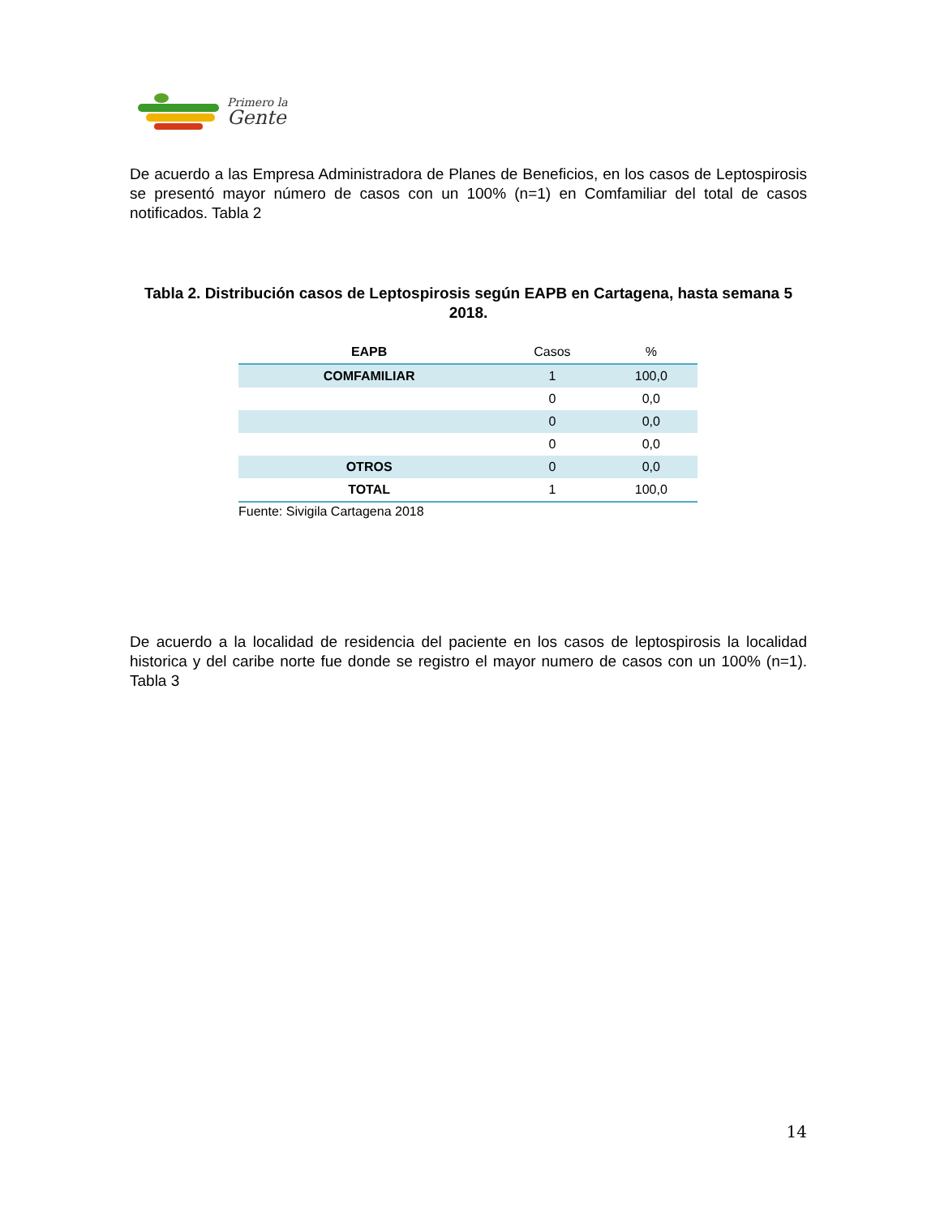Primero la
Gente
De acuerdo a las Empresa Administradora de Planes de Beneficios, en los casos de Leptospirosis se presentó mayor número de casos con un 100% (n=1) en Comfamiliar del total de casos notificados. Tabla 2
Tabla 2. Distribución casos de Leptospirosis según EAPB en Cartagena, hasta semana 5 2018.
| EAPB | Casos | % |
| --- | --- | --- |
| COMFAMILIAR | 1 | 100,0 |
| | 0 | 0,0 |
| | 0 | 0,0 |
| | 0 | 0,0 |
| OTROS | 0 | 0,0 |
| TOTAL | 1 | 100,0 |
Fuente: Sivigila Cartagena 2018
De acuerdo a la localidad de residencia del paciente en los casos de leptospirosis la localidad historica y del caribe norte fue donde se registro el mayor numero de casos con un 100% (n=1). Tabla 3
14